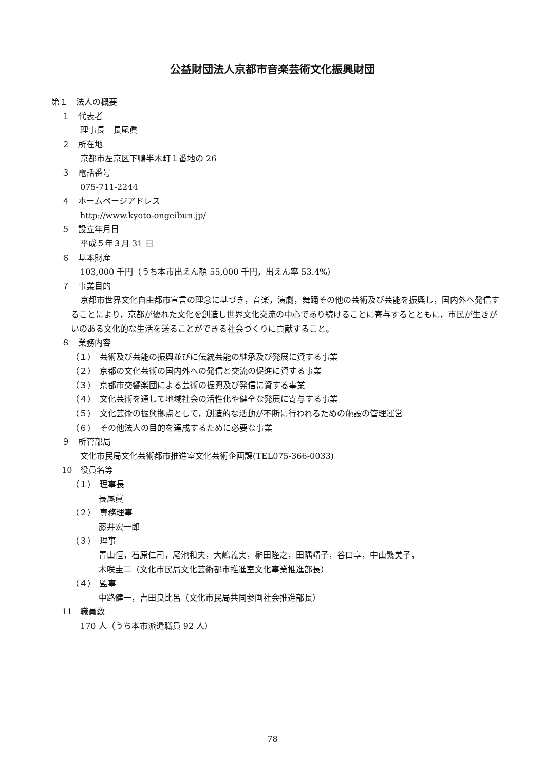公益財団法人京都市音楽芸術文化振興財団
第１　法人の概要
１　代表者
理事長　長尾眞
２　所在地
京都市左京区下鴨半木町１番地の 26
３　電話番号
075-711-2244
４　ホームページアドレス
http://www.kyoto-ongeibun.jp/
５　設立年月日
平成５年３月 31 日
６　基本財産
103,000 千円（うち本市出えん額 55,000 千円，出えん率 53.4%）
７　事業目的
京都市世界文化自由都市宣言の理念に基づき，音楽，演劇，舞踊その他の芸術及び芸能を振興し，国内外へ発信することにより，京都が優れた文化を創造し世界文化交流の中心であり続けることに寄与するとともに，市民が生きがいのある文化的な生活を送ることができる社会づくりに貢献すること。
８　業務内容
（１）　芸術及び芸能の振興並びに伝統芸能の継承及び発展に資する事業
（２）　京都の文化芸術の国内外への発信と交流の促進に資する事業
（３）　京都市交響楽団による芸術の振興及び発信に資する事業
（４）　文化芸術を通して地域社会の活性化や健全な発展に寄与する事業
（５）　文化芸術の振興拠点として，創造的な活動が不断に行われるための施設の管理運営
（６）　その他法人の目的を達成するために必要な事業
９　所管部局
文化市民局文化芸術都市推進室文化芸術企画課(TEL075-366-0033)
10　役員名等
（１）　理事長
長尾眞
（２）　専務理事
藤井宏一郎
（３）　理事
青山恒，石原仁司，尾池和夫，大嶋義実，榊田隆之，田隅靖子，谷口享，中山繁美子，
木咲圭二（文化市民局文化芸術都市推進室文化事業推進部長）
（４）　監事
中路健一，吉田良比呂（文化市民局共同参画社会推進部長）
11　職員数
170 人（うち本市派遣職員 92 人）
78